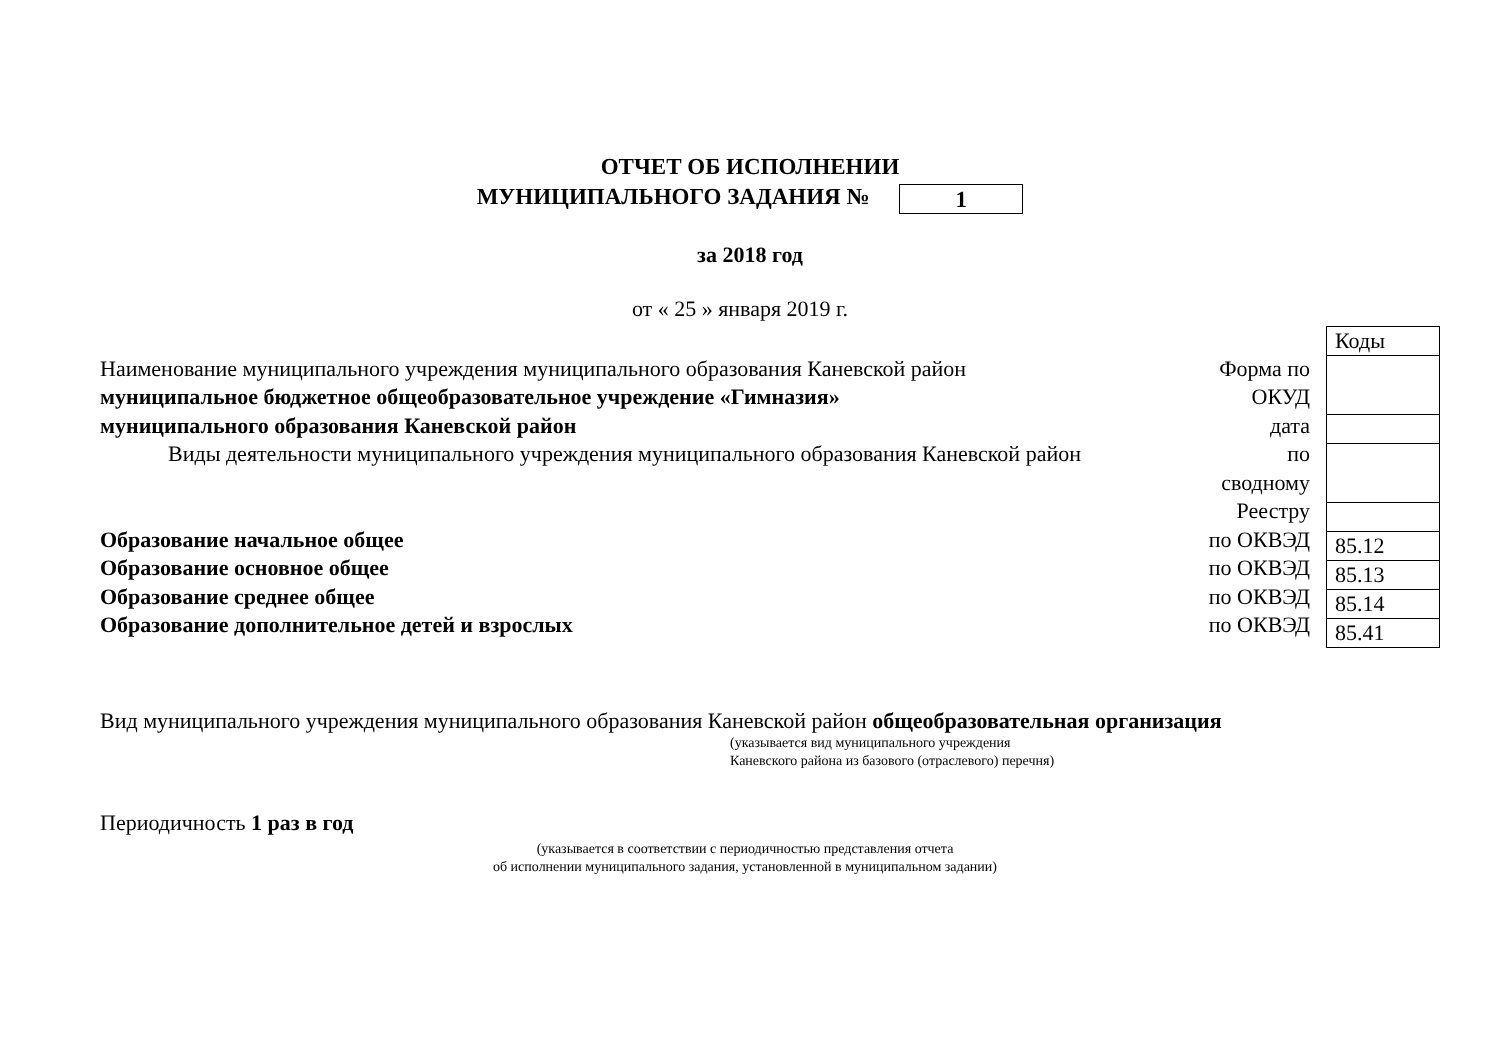ОТЧЕТ ОБ ИСПОЛНЕНИИ
МУНИЦИПАЛЬНОГО ЗАДАНИЯ № 1
за 2018 год
от « 25 » января 2019 г.
Наименование муниципального учреждения муниципального образования Каневской район
муниципальное бюджетное общеобразовательное учреждение «Гимназия»
муниципального образования Каневской район
Виды деятельности муниципального учреждения муниципального образования Каневской район
Образование начальное общее
Образование основное общее
Образование среднее общее
Образование дополнительное детей и взрослых
Форма по
ОКУД
дата
по
сводному
Реестру
по ОКВЭД
по ОКВЭД
по ОКВЭД
по ОКВЭД
| Коды |
| 85.12 |
| 85.13 |
| 85.14 |
| 85.41 |
Вид муниципального учреждения муниципального образования Каневской район общеобразовательная организация
(указывается вид муниципального учреждения
Каневского района из базового (отраслевого) перечня)
Периодичность 1 раз в год
(указывается в соответствии с периодичностью представления отчета
об исполнении муниципального задания, установленной в муниципальном задании)